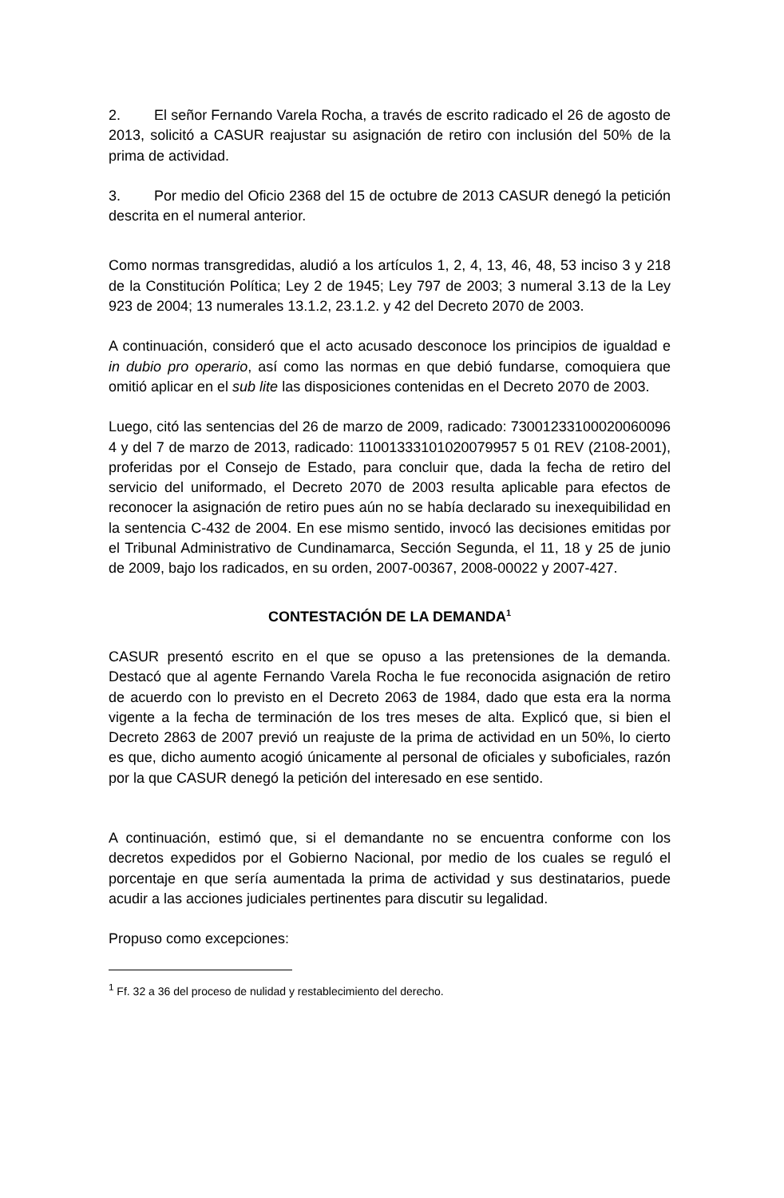2. El señor Fernando Varela Rocha, a través de escrito radicado el 26 de agosto de 2013, solicitó a CASUR reajustar su asignación de retiro con inclusión del 50% de la prima de actividad.
3. Por medio del Oficio 2368 del 15 de octubre de 2013 CASUR denegó la petición descrita en el numeral anterior.
Como normas transgredidas, aludió a los artículos 1, 2, 4, 13, 46, 48, 53 inciso 3 y 218 de la Constitución Política; Ley 2 de 1945; Ley 797 de 2003; 3 numeral 3.13 de la Ley 923 de 2004; 13 numerales 13.1.2, 23.1.2. y 42 del Decreto 2070 de 2003.
A continuación, consideró que el acto acusado desconoce los principios de igualdad e in dubio pro operario, así como las normas en que debió fundarse, comoquiera que omitió aplicar en el sub lite las disposiciones contenidas en el Decreto 2070 de 2003.
Luego, citó las sentencias del 26 de marzo de 2009, radicado: 73001233100020060096 4 y del 7 de marzo de 2013, radicado: 11001333101020079957 5 01 REV (2108-2001), proferidas por el Consejo de Estado, para concluir que, dada la fecha de retiro del servicio del uniformado, el Decreto 2070 de 2003 resulta aplicable para efectos de reconocer la asignación de retiro pues aún no se había declarado su inexequibilidad en la sentencia C-432 de 2004. En ese mismo sentido, invocó las decisiones emitidas por el Tribunal Administrativo de Cundinamarca, Sección Segunda, el 11, 18 y 25 de junio de 2009, bajo los radicados, en su orden, 2007-00367, 2008-00022 y 2007-427.
CONTESTACIÓN DE LA DEMANDA<sup>1</sup>
CASUR presentó escrito en el que se opuso a las pretensiones de la demanda. Destacó que al agente Fernando Varela Rocha le fue reconocida asignación de retiro de acuerdo con lo previsto en el Decreto 2063 de 1984, dado que esta era la norma vigente a la fecha de terminación de los tres meses de alta. Explicó que, si bien el Decreto 2863 de 2007 previó un reajuste de la prima de actividad en un 50%, lo cierto es que, dicho aumento acogió únicamente al personal de oficiales y suboficiales, razón por la que CASUR denegó la petición del interesado en ese sentido.
A continuación, estimó que, si el demandante no se encuentra conforme con los decretos expedidos por el Gobierno Nacional, por medio de los cuales se reguló el porcentaje en que sería aumentada la prima de actividad y sus destinatarios, puede acudir a las acciones judiciales pertinentes para discutir su legalidad.
Propuso como excepciones:
<sup>1</sup> Ff. 32 a 36 del proceso de nulidad y restablecimiento del derecho.